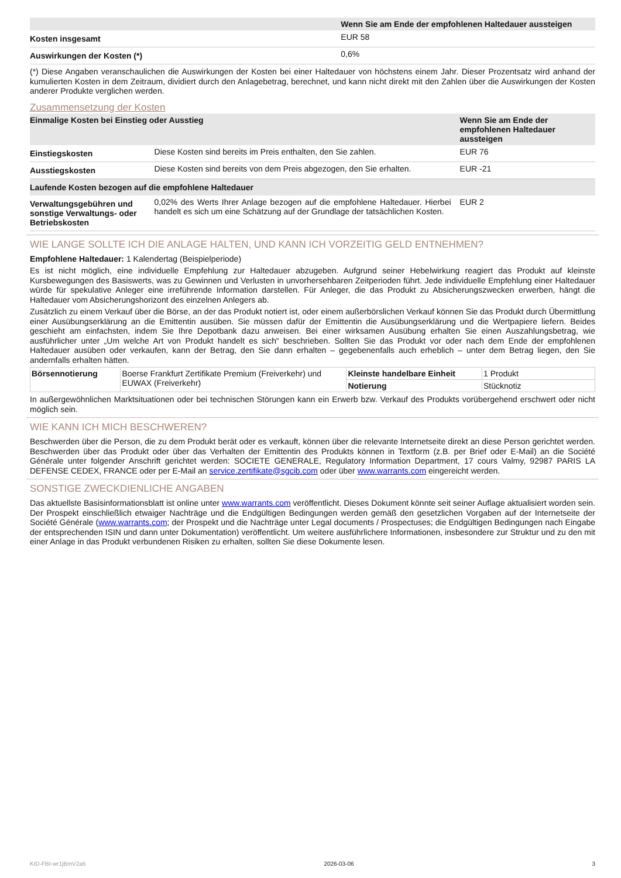| | Wenn Sie am Ende der empfohlenen Haltedauer aussteigen |
| --- | --- |
| Kosten insgesamt | EUR 58 |
| Auswirkungen der Kosten (*) | 0,6% |
(*) Diese Angaben veranschaulichen die Auswirkungen der Kosten bei einer Haltedauer von höchstens einem Jahr. Dieser Prozentsatz wird anhand der kumulierten Kosten in dem Zeitraum, dividiert durch den Anlagebetrag, berechnet, und kann nicht direkt mit den Zahlen über die Auswirkungen der Kosten anderer Produkte verglichen werden.
Zusammensetzung der Kosten
| Einmalige Kosten bei Einstieg oder Ausstieg | | Wenn Sie am Ende der empfohlenen Haltedauer aussteigen |
| --- | --- | --- |
| Einstiegskosten | Diese Kosten sind bereits im Preis enthalten, den Sie zahlen. | EUR 76 |
| Ausstiegskosten | Diese Kosten sind bereits von dem Preis abgezogen, den Sie erhalten. | EUR -21 |
| Laufende Kosten bezogen auf die empfohlene Haltedauer | | |
| Verwaltungsgebühren und sonstige Verwaltungs- oder Betriebskosten | 0,02% des Werts Ihrer Anlage bezogen auf die empfohlene Haltedauer. Hierbei handelt es sich um eine Schätzung auf der Grundlage der tatsächlichen Kosten. | EUR 2 |
WIE LANGE SOLLTE ICH DIE ANLAGE HALTEN, UND KANN ICH VORZEITIG GELD ENTNEHMEN?
Empfohlene Haltedauer: 1 Kalendertag (Beispielperiode)
Es ist nicht möglich, eine individuelle Empfehlung zur Haltedauer abzugeben. Aufgrund seiner Hebelwirkung reagiert das Produkt auf kleinste Kursbewegungen des Basiswerts, was zu Gewinnen und Verlusten in unvorhersehbaren Zeitperioden führt. Jede individuelle Empfehlung einer Haltedauer würde für spekulative Anleger eine irreführende Information darstellen. Für Anleger, die das Produkt zu Absicherungszwecken erwerben, hängt die Haltedauer vom Absicherungshorizont des einzelnen Anlegers ab.
Zusätzlich zu einem Verkauf über die Börse, an der das Produkt notiert ist, oder einem außerbörslichen Verkauf können Sie das Produkt durch Übermittlung einer Ausübungserklärung an die Emittentin ausüben. Sie müssen dafür der Emittentin die Ausübungserklärung und die Wertpapiere liefern. Beides geschieht am einfachsten, indem Sie Ihre Depotbank dazu anweisen. Bei einer wirksamen Ausübung erhalten Sie einen Auszahlungsbetrag, wie ausführlicher unter „Um welche Art von Produkt handelt es sich“ beschrieben. Sollten Sie das Produkt vor oder nach dem Ende der empfohlenen Haltedauer ausüben oder verkaufen, kann der Betrag, den Sie dann erhalten – gegebenenfalls auch erheblich – unter dem Betrag liegen, den Sie andernfalls erhalten hätten.
| Börsennotierung | Boerse Frankfurt Zertifikate Premium (Freiverkehr) und EUWAX (Freiverkehr) | Kleinste handelbare Einheit | 1 Produkt |
| | | Notierung | Stücknotiz |
In außergewöhnlichen Marktsituationen oder bei technischen Störungen kann ein Erwerb bzw. Verkauf des Produkts vorübergehend erschwert oder nicht möglich sein.
WIE KANN ICH MICH BESCHWEREN?
Beschwerden über die Person, die zu dem Produkt berät oder es verkauft, können über die relevante Internetseite direkt an diese Person gerichtet werden. Beschwerden über das Produkt oder über das Verhalten der Emittentin des Produkts können in Textform (z.B. per Brief oder E-Mail) an die Société Générale unter folgender Anschrift gerichtet werden: SOCIETE GENERALE, Regulatory Information Department, 17 cours Valmy, 92987 PARIS LA DEFENSE CEDEX, FRANCE oder per E-Mail an service.zertifikate@sgcib.com oder über www.warrants.com eingereicht werden.
SONSTIGE ZWECKDIENLICHE ANGABEN
Das aktuellste Basisinformationsblatt ist online unter www.warrants.com veröffentlicht. Dieses Dokument könnte seit seiner Auflage aktualisiert worden sein. Der Prospekt einschließlich etwaiger Nachträge und die Endgültigen Bedingungen werden gemäß den gesetzlichen Vorgaben auf der Internetseite der Société Générale (www.warrants.com; der Prospekt und die Nachträge unter Legal documents / Prospectuses; die Endgültigen Bedingungen nach Eingabe der entsprechenden ISIN und dann unter Dokumentation) veröffentlicht. Um weitere ausführlichere Informationen, insbesondere zur Struktur und zu den mit einer Anlage in das Produkt verbundenen Risiken zu erhalten, sollten Sie diese Dokumente lesen.
KID-FBI-wr1jBmV2a5 2026-03-06 3